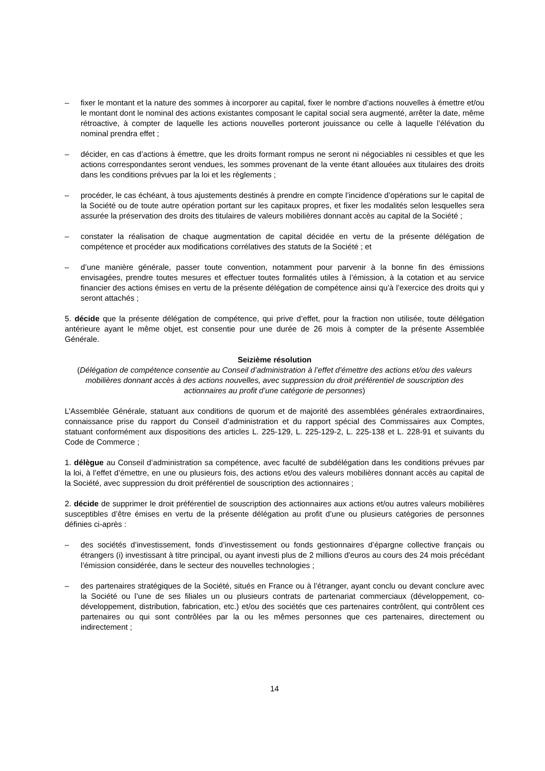– fixer le montant et la nature des sommes à incorporer au capital, fixer le nombre d’actions nouvelles à émettre et/ou le montant dont le nominal des actions existantes composant le capital social sera augmenté, arrêter la date, même rétroactive, à compter de laquelle les actions nouvelles porteront jouissance ou celle à laquelle l’élévation du nominal prendra effet ;
– décider, en cas d’actions à émettre, que les droits formant rompus ne seront ni négociables ni cessibles et que les actions correspondantes seront vendues, les sommes provenant de la vente étant allouées aux titulaires des droits dans les conditions prévues par la loi et les règlements ;
– procéder, le cas échéant, à tous ajustements destinés à prendre en compte l’incidence d’opérations sur le capital de la Société ou de toute autre opération portant sur les capitaux propres, et fixer les modalités selon lesquelles sera assurée la préservation des droits des titulaires de valeurs mobilières donnant accès au capital de la Société ;
– constater la réalisation de chaque augmentation de capital décidée en vertu de la présente délégation de compétence et procéder aux modifications corrélatives des statuts de la Société ; et
– d’une manière générale, passer toute convention, notamment pour parvenir à la bonne fin des émissions envisagées, prendre toutes mesures et effectuer toutes formalités utiles à l’émission, à la cotation et au service financier des actions émises en vertu de la présente délégation de compétence ainsi qu’à l’exercice des droits qui y seront attachés ;
5. décide que la présente délégation de compétence, qui prive d’effet, pour la fraction non utilisée, toute délégation antérieure ayant le même objet, est consentie pour une durée de 26 mois à compter de la présente Assemblée Générale.
Seizième résolution
(Délégation de compétence consentie au Conseil d’administration à l’effet d’émettre des actions et/ou des valeurs mobilières donnant accès à des actions nouvelles, avec suppression du droit préférentiel de souscription des actionnaires au profit d’une catégorie de personnes)
L’Assemblée Générale, statuant aux conditions de quorum et de majorité des assemblées générales extraordinaires, connaissance prise du rapport du Conseil d’administration et du rapport spécial des Commissaires aux Comptes, statuant conformément aux dispositions des articles L. 225-129, L. 225-129-2, L. 225-138 et L. 228-91 et suivants du Code de Commerce ;
1. délègue au Conseil d’administration sa compétence, avec faculté de subdélégation dans les conditions prévues par la loi, à l’effet d’émettre, en une ou plusieurs fois, des actions et/ou des valeurs mobilières donnant accès au capital de la Société, avec suppression du droit préférentiel de souscription des actionnaires ;
2. décide de supprimer le droit préférentiel de souscription des actionnaires aux actions et/ou autres valeurs mobilières susceptibles d’être émises en vertu de la présente délégation au profit d’une ou plusieurs catégories de personnes définies ci-après :
– des sociétés d’investissement, fonds d’investissement ou fonds gestionnaires d’épargne collective français ou étrangers (i) investissant à titre principal, ou ayant investi plus de 2 millions d'euros au cours des 24 mois précédant l’émission considérée, dans le secteur des nouvelles technologies ;
– des partenaires stratégiques de la Société, situés en France ou à l’étranger, ayant conclu ou devant conclure avec la Société ou l’une de ses filiales un ou plusieurs contrats de partenariat commerciaux (développement, co-développement, distribution, fabrication, etc.) et/ou des sociétés que ces partenaires contrôlent, qui contrôlent ces partenaires ou qui sont contrôlées par la ou les mêmes personnes que ces partenaires, directement ou indirectement ;
14